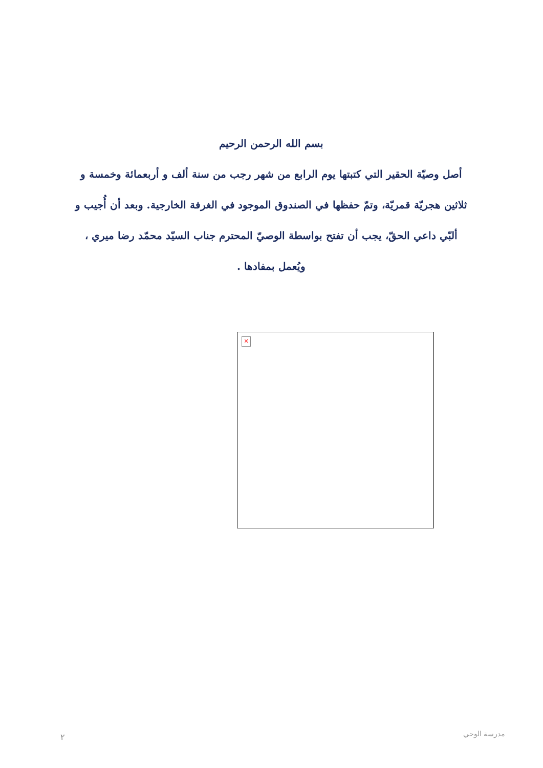بسم الله الرحمن الرحيم
أصل وصيّة الحقير التي كتبتها يوم الرابع من شهر رجب من سنة ألف و أربعمائة وخمسة و ثلاثين هجريّة قمريّة، وتمّ حفظها في الصندوق الموجود في الغرفة الخارجية. وبعد أن أُجيب و ألبّي داعي الحقّ، يجب أن تفتح بواسطة الوصيّ المحترم جناب السيّد محمّد رضا ميري ، ويُعمل بمفادها .
✕
٢ مدرسة الوحي